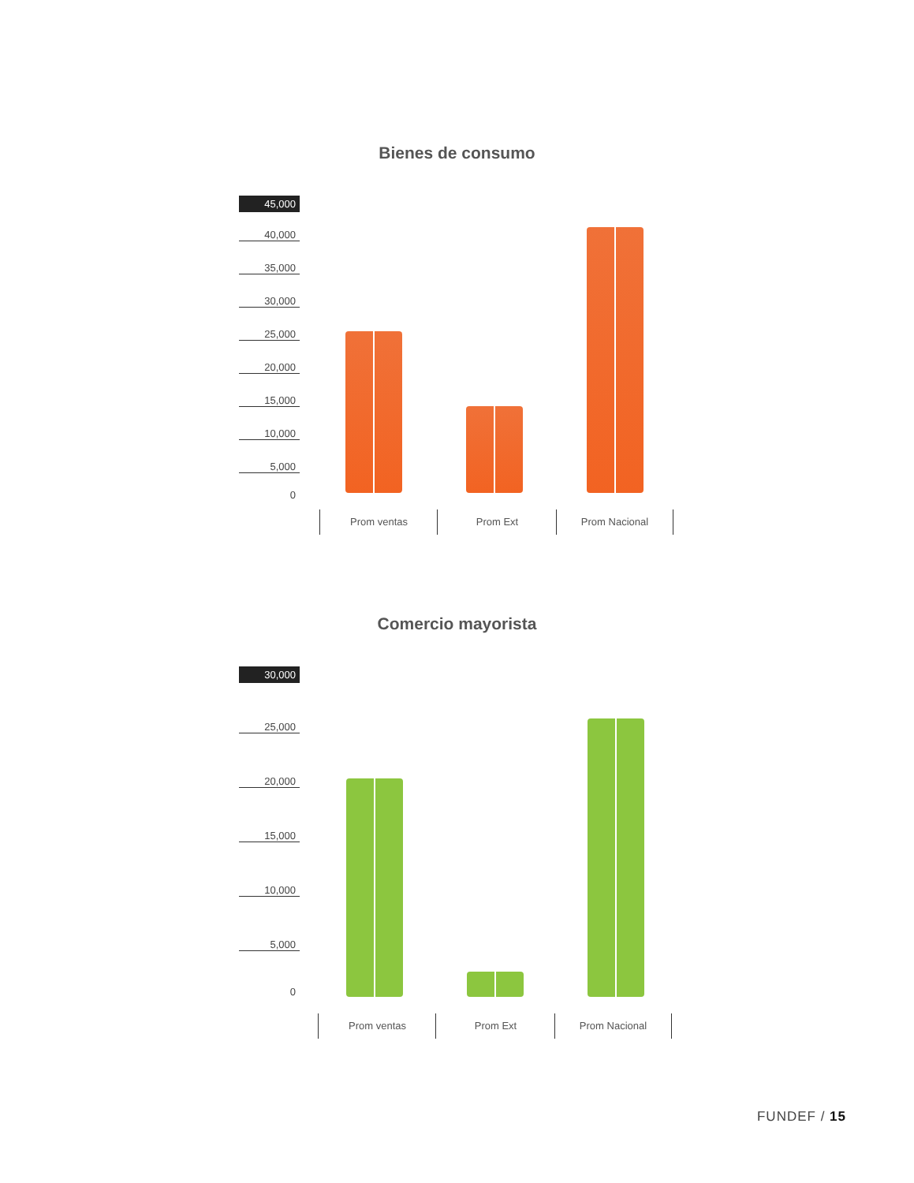Bienes de consumo
45,000
40,000
35,000
30,000
25,000
20,000
15,000
10,000
5,000
0
Prom ventas Prom Ext Prom Nacional
Comercio mayorista
30,000
25,000
20,000
15,000
10,000
5,000
0
Prom ventas Prom Ext Prom Nacional
FUNDEF / 15